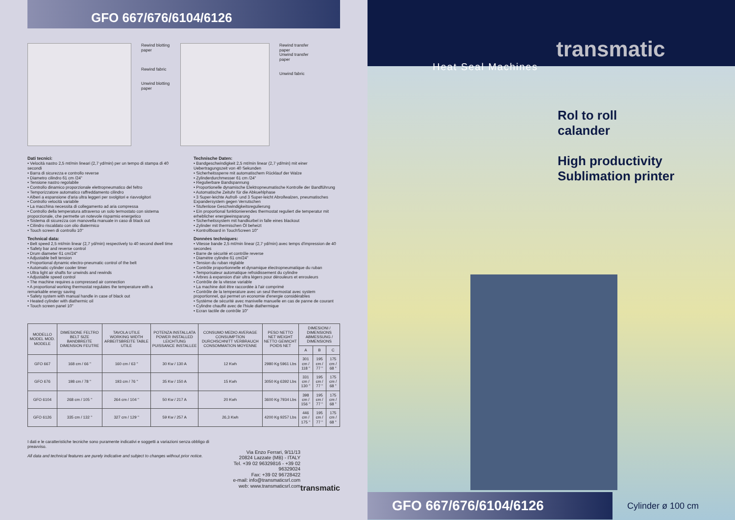GFO 667/676/6104/6126
Rewind blotting paper
Rewind fabric
Unwind blotting paper
Rewind transfer paper
Unwind transfer paper
Unwind fabric
Dati tecnici:
• Velocità nastro 2,5 mt/min lineari (2,7 yd/min) per un tempo di stampa di 40 secondi
• Barra di sicurezza e controllo reverse
• Diametro cilindro 61 cm /24"
• Tensione nastro regolabile
• Controllo dinamico proporzionale elettropneumatico del feltro
• Temporizzatore automatico raffreddamento cilindro
• Alberi a espansione d'aria ultra leggeri per svolgitori e riavvolgitori
• Controllo velocità variabile
• La macchina necessita di collegamento ad aria compressa
• Controllo della temperatura attraverso un solo termostato con sistema proporzionale, che permette un notevole risparmio energetico
• Sistema di sicurezza con manovella manuale in caso di black out
• Cilindro riscaldato con olio diatermico
• Touch screen di controllo 10"
Technical data:
• Belt speed 2,5 mt/min linear (2,7 yd/min) respectively to 40 second dwell time
• Safety bar and reverse control
• Drum diameter 61 cm/24"
• Adjustable belt tension
• Proportional dynamic electro-pneumatic control of the belt
• Automatic cylinder cooler timer
• Ultra light air shafts for unwinds and rewinds
• Adjustable speed control
• The machine requires a compressed air connection
• A proportional working thermostat regulates the temperature with a remarkable energy saving
• Safety system with manual handle in case of black out
• Heated cylinder with diathermic oil
• Touch screen panel 10"
Technische Daten:
• Bandgeschwindigkeit 2,5 mt/min linear (2,7 yd/min) mit einer Uebertragungszeit von 40 Sekunden
• Sicherheitssperre mit automatischem Rücklauf der Walze
• Zylinderdurchmesser 61 cm /24"
• Regulierbare Bandspannung
• Proportionelle dynamische Elektropneumatische Kontrolle der Bandführung
• Automatische Zeituhr für die Abkuehlphase
• 3 Super-leichte Aufroll- und 3 Super-leicht Abrollwalzen, pneumatisches Expandersystem gegen Verrutschen
• Stufenlose Geschwindigkeitsregulierung
• Ein proportional funktionierendes thermostat reguliert die temperatur mit erheblicher energieeinsparung
• Sicherheitssystem mit handkurbel in falle eines blackout
• Zylinder mit thermischen Öl beheizt
• Kontrollboard in TouchScreen 10"
Données techniques:
• Vitesse bande 2,5 mt/min linear (2,7 yd/min) avec temps d'impression de 40 secondes
• Barre de sécurité et contrôle reverse
• Diamètre cylindre 61 cm/24"
• Tension du ruban réglable
• Contrôle proportionnelle et dynamique électropneumatique du ruban
• Temporisateur automatique refroidissement du cylindre
• Arbres à expansion d'air ultra légers pour dérouleurs et enrouleurs
• Contrôle de la vitesse variable
• La machine doit être raccordée à l'air comprimé
• Contrôle de la temperature avec un seul thermostat avec system proportionnel, qui permet un economie d'energie considérables
• Système de sécurité avec manivelle manuelle en cas de panne de courant
• Cylindre chauffé avec de l'hiule diathermique
• Ecran tactile de contrôle 10"
| MODELLO MODEL MOD. MODELE | DIMESIONE FELTRO BELT SIZE BANDBREITE DIMENSION FEUTRE | TAVOLA UTILE WORKING WIDTH ARBEITSBREITE TABLE UTILE | POTENZA INSTALLATA POWER INSTALLED LEICHTUNG PUISSANCE INSTALLEE | CONSUMO MEDIO AVERAGE CONSUMPTION DURCHSCHNITT VERBRAUCH CONSOMMATION MOYENNE | PESO NETTO NET WEIGHT NETTO GEWICHT POIDS NET | DIMESIONI / DIMENSIONS ABMESSUNG / DIMENSIONS | | |
| --- | --- | --- | --- | --- | --- | --- | --- | --- |
| | | | | | | A | B | C |
| GFO 667 | 168 cm / 66 " | 160 cm / 63 " | 30 Kw / 130 A | 12 Kwh | 2980 Kg 5961 Lbs | 301 cm / 118 " | 195 cm / 77 " | 175 cm / 68 " |
| GFO 676 | 198 cm / 78 " | 193 cm / 76 " | 35 Kw / 150 A | 15 Kwh | 3050 Kg 6392 Lbs | 331 cm / 130 " | 195 cm / 77 " | 175 cm / 68 " |
| GFO 6104 | 268 cm / 105 " | 264 cm / 104 " | 50 Kw / 217 A | 20 Kwh | 3600 Kg 7934 Lbs | 398 cm / 156 " | 195 cm / 77 " | 175 cm / 68 " |
| GFO 6126 | 335 cm / 132 " | 327 cm / 129 " | 59 Kw / 257 A | 26,3 Kwh | 4200 Kg 9257 Lbs | 446 cm / 175 " | 195 cm / 77 " | 175 cm / 68 " |
I dati e le caratteristiche tecniche sono puramente indicativi e soggetti a variazioni senza obbligo di preavviso.
All data and technical features are purely indicative and subject to changes without prior notice.
Via Enzo Ferrari, 9/11/13
20824 Lazzate (MB) - ITALY
Tel. +39 02 96329816 - +39 02 96329024
Fax: +39 02 96728422
e-mail: info@transmaticsrl.com
web: www.transmaticsrl.com
transmatic
transmatic
Heat Seal Machines
Rol to roll
calander
High productivity
Sublimation printer
GFO 667/676/6104/6126 Cylinder ø 100 cm